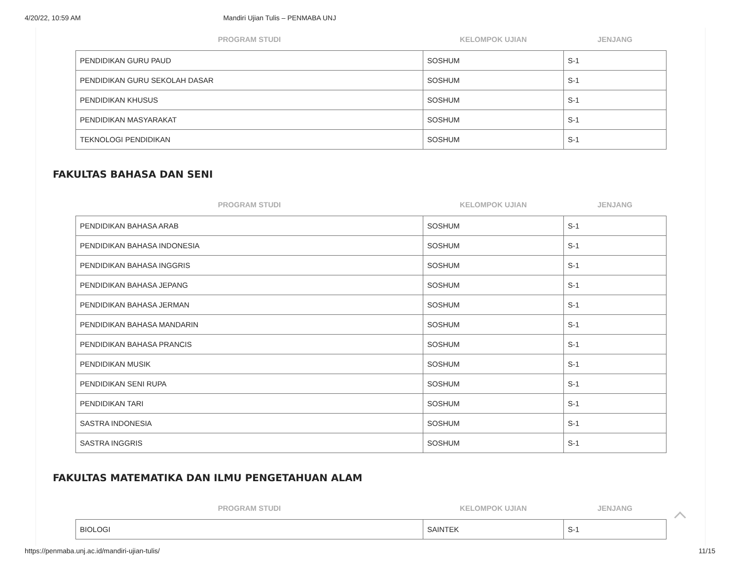4/20/22, 10:59 AM Mandiri Ujian Tulis – PENMABA UNJ
| PROGRAM STUDI | KELOMPOK UJIAN | JENJANG |
| --- | --- | --- |
| PENDIDIKAN GURU PAUD | SOSHUM | S-1 |
| PENDIDIKAN GURU SEKOLAH DASAR | SOSHUM | S-1 |
| PENDIDIKAN KHUSUS | SOSHUM | S-1 |
| PENDIDIKAN MASYARAKAT | SOSHUM | S-1 |
| TEKNOLOGI PENDIDIKAN | SOSHUM | S-1 |
FAKULTAS BAHASA DAN SENI
| PROGRAM STUDI | KELOMPOK UJIAN | JENJANG |
| --- | --- | --- |
| PENDIDIKAN BAHASA ARAB | SOSHUM | S-1 |
| PENDIDIKAN BAHASA INDONESIA | SOSHUM | S-1 |
| PENDIDIKAN BAHASA INGGRIS | SOSHUM | S-1 |
| PENDIDIKAN BAHASA JEPANG | SOSHUM | S-1 |
| PENDIDIKAN BAHASA JERMAN | SOSHUM | S-1 |
| PENDIDIKAN BAHASA MANDARIN | SOSHUM | S-1 |
| PENDIDIKAN BAHASA PRANCIS | SOSHUM | S-1 |
| PENDIDIKAN MUSIK | SOSHUM | S-1 |
| PENDIDIKAN SENI RUPA | SOSHUM | S-1 |
| PENDIDIKAN TARI | SOSHUM | S-1 |
| SASTRA INDONESIA | SOSHUM | S-1 |
| SASTRA INGGRIS | SOSHUM | S-1 |
FAKULTAS MATEMATIKA DAN ILMU PENGETAHUAN ALAM
| PROGRAM STUDI | KELOMPOK UJIAN | JENJANG |
| --- | --- | --- |
| BIOLOGI | SAINTEK | S-1 |
https://penmaba.unj.ac.id/mandiri-ujian-tulis/ 11/15